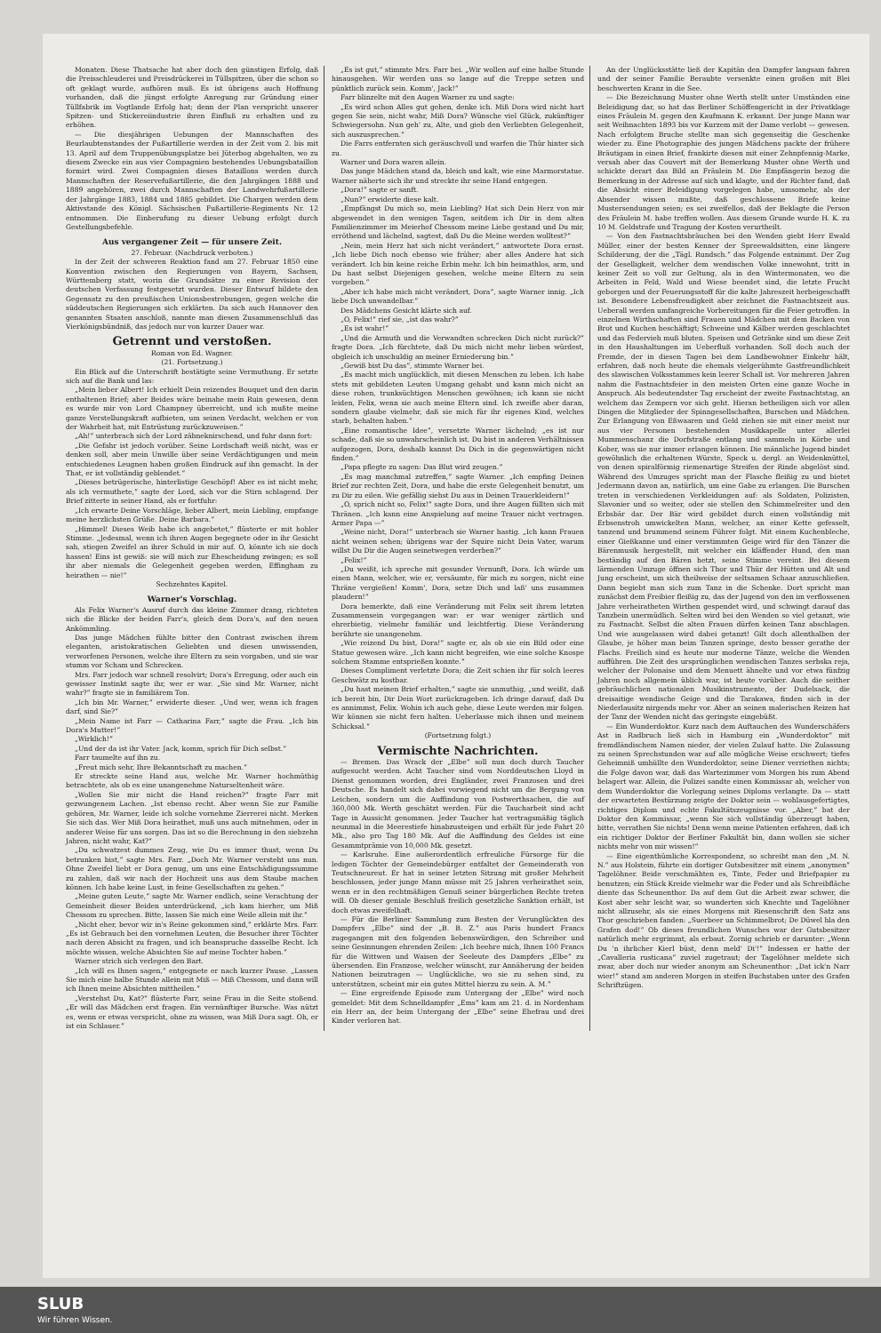Monaten. Diese Thatsache hat aber doch den günstigen Erfolg, daß die Preisschleuderei und Preisdrückerei in Tüllspitzen, über die schon so oft geklagt wurde, aufhören muß. Es ist übrigens auch Hoffnung vorhanden, daß die jüngst erfolgte Anregung zur Gründung einer Tüllfabrik im Vogtlande Erfolg hat; denn der Plan verspricht unserer Spitzen- und Stickereiindustrie ihren Einfluß zu erhalten und zu erhöhen.
— Die diesjährigen Uebungen der Mannschaften des Beurlaubtenstandes der Fußartillerie werden in der Zeit vom 2. bis mit 13. April auf dem Truppenübungsplatze bei Jüterbog abgehalten, wo zu diesem Zwecke ein aus vier Compagnien bestehendes Uebungsbataillon formirt wird. Zwei Compagnien dieses Bataillons werden durch Mannschaften der Reservefußartillerie, die den Jahrgängen 1888 und 1889 angehören, zwei durch Mannschaften der Landwehrfußartillerie der Jahrgänge 1883, 1884 und 1885 gebildet. Die Chargen werden dem Aktivstande des Königl. Sächsischen Fußartillerie-Regiments Nr. 12 entnommen. Die Einberufung zu dieser Uebung erfolgt durch Gestellungsbefehle.
Aus vergangener Zeit — für unsere Zeit.
27. Februar. (Nachdruck verboten.)
In der Zeit der schweren Reaktion fand am 27. Februar 1850 eine Konvention zwischen den Regierungen von Bayern, Sachsen, Württemberg statt, worin die Grundsätze zu einer Revision der deutschen Verfassung festgesetzt wurden. Dieser Entwurf bildete den Gegensatz zu den preußischen Unionsbestrebungen, gegen welche die süddeutschen Regierungen sich erklärten. Da sich auch Hannover den genannten Staaten anschloß, nannte man diesen Zusammenschluß das Vierkönigsbündniß, das jedoch nur von kurzer Dauer war.
Getrennt und verstoßen.
Roman von Ed. Wagner.
(21. Fortsetzung.)
Ein Blick auf die Unterschrift bestätigte seine Vermuthung. Er setzte sich auf die Bank und las:
„Mein lieber Albert! Ich erhielt Dein reizendes Bouquet und den darin enthaltenen Brief; aber Beides wäre beinahe mein Ruin gewesen, denn es wurde mir von Lord Champney überreicht, und ich mußte meine ganze Verstellungskraft aufbieten, um seinen Verdacht, welchen er von der Wahrheit hat, mit Entrüstung zurückzuweisen.“
„Ah!“ unterbrach sich der Lord zähneknirschend, und fuhr dann fort:
„Die Gefahr ist jedoch vorüber. Seine Lordschaft weiß nicht, was er denken soll, aber mein Unwille über seine Verdächtigungen und mein entschiedenes Leugnen haben großen Eindruck auf ihn gemacht. In der That, er ist vollständig geblendet.“
„Dieses betrügerische, hinterlistige Geschöpf! Aber es ist nicht mehr, als ich vermuthete,“ sagte der Lord, sich vor die Stirn schlagend. Der Brief zitterte in seiner Hand, als er fortfuhr:
„Ich erwarte Deine Vorschläge, lieber Albert, mein Liebling, empfange meine herzlichsten Grüße. Deine Barbara.“
„Himmel! Dieses Weib habe ich angebetet,“ flüsterte er mit hohler Stimme. „Jedesmal, wenn ich ihren Augen begegnete oder in ihr Gesicht sah, stiegen Zweifel an ihrer Schuld in mir auf. O, könnte ich sie doch hassen! Eins ist gewiß: sie will mich zur Ehescheidung zwingen; es soll ihr aber niemals die Gelegenheit gegeben werden, Effingham zu heirathen — nie!“
Sechzehntes Kapitel.
Warner's Vorschlag.
Als Felix Warner's Ausruf durch das kleine Zimmer drang, richteten sich die Blicke der beiden Farr's, gleich dem Dora's, auf den neuen Ankömmling.
Das junge Mädchen fühlte bitter den Contrast zwischen ihrem eleganten, aristokratischen Geliebten und diesen unwissenden, verworfenen Personen, welche ihre Eltern zu sein vorgaben, und sie war stumm vor Scham und Schrecken.
Mrs. Farr jedoch war schnell resolvirt; Dora's Erregung, oder auch ein gewisser Instinkt sagte ihr, wer er war. „Sie sind Mr. Warner, nicht wahr?“ fragte sie in familiärem Ton.
„Ich bin Mr. Warner,“ erwiderte dieser. „Und wer, wenn ich fragen darf, sind Sie?“
„Mein Name ist Farr — Catharina Farr,“ sagte die Frau. „Ich bin Dora's Mutter!“
„Wirklich!“
„Und der da ist ihr Vater. Jack, komm, sprich für Dich selbst.“
Farr taumelte auf ihn zu.
„Freut mich sehr, Ihre Bekanntschaft zu machen.“
Er streckte seine Hand aus, welche Mr. Warner hochmüthig betrachtete, als ob es eine unangenehme Naturseltenheit wäre.
„Wollen Sie mir nicht die Hand reichen?“ fragte Farr mit gezwungenem Lachen. „Ist ebenso recht. Aber wenn Sie zur Familie gehören, Mr. Warner, leide ich solche vornehme Zierrerei nicht. Merken Sie sich das. Wer Miß Dora heirathet, muß uns auch mitnehmen, oder in anderer Weise für uns sorgen. Das ist so die Berechnung in den siebzehn Jahren, nicht wahr, Kat?“
„Du schwatzest dummes Zeug, wie Du es immer thust, wenn Du betrunken bist,“ sagte Mrs. Farr. „Doch Mr. Warner versteht uns nun. Ohne Zweifel liebt er Dora genug, um uns eine Entschädigungssumme zu zahlen, daß wir nach der Hochzeit uns aus dem Staube machen können. Ich habe keine Lust, in feine Gesellschaften zu gehen.“
„Meine guten Leute,“ sagte Mr. Warner endlich, seine Verachtung der Gemeinheit dieser Beiden unterdrückend, „ich kam hierher, um Miß Chessom zu sprechen. Bitte, lassen Sie mich eine Weile allein mit ihr.“
„Nicht eher, bevor wir in's Reine gekommen sind,“ erklärte Mrs. Farr. „Es ist Gebrauch bei den vornehmen Leuten, die Besucher ihrer Töchter nach deren Absicht zu fragen, und ich beanspruche dasselbe Recht. Ich möchte wissen, welche Absichten Sie auf meine Tochter haben.“
Warner strich sich verlegen den Bart.
„Ich will es Ihnen sagen,“ entgegnete er nach kurzer Pause. „Lassen Sie mich eine halbe Stunde allein mit Miß — Miß Chessom, und dann will ich Ihnen meine Absichten mittheilen.“
„Verstehst Du, Kat?“ flüsterte Farr, seine Frau in die Seite stoßend. „Er will das Mädchen erst fragen. Ein vernünftiger Bursche. Was nützt es, wenn er etwas verspricht, ohne zu wissen, was Miß Dora sagt. Oh, er ist ein Schlauer.“
„Es ist gut,“ stimmte Mrs. Farr bei. „Wir wollen auf eine halbe Stunde hinausgehen. Wir werden uns so lange auf die Treppe setzen und pünktlich zurück sein. Komm', Jack!“
Farr blinzelte mit den Augen Warner zu und sagte:
„Es wird schon Alles gut gehen, denke ich. Miß Dora wird nicht hart gegen Sie sein, nicht wahr, Miß Dora? Wünsche viel Glück, zukünftiger Schwiegersohn. Nun geh' zu, Alte, und gieb den Verliebten Gelegenheit, sich auszusprechen.“
Die Farrs entfernten sich geräuschvoll und warfen die Thür hinter sich zu.
Warner und Dora waren allein.
Das junge Mädchen stand da, bleich und kalt, wie eine Marmorstatue. Warner näherte sich ihr und streckte ihr seine Hand entgegen.
„Dora!“ sagte er sanft.
„Nun?“ erwiderte diese kalt.
„Empfängst Du mich so, mein Liebling? Hat sich Dein Herz von mir abgewendet in den wenigen Tagen, seitdem ich Dir in dem alten Familienzimmer im Meierhof Chessom meine Liebe gestand und Du mir, erröthend und lächelnd, sagtest, daß Du die Meine werden wolltest?“
„Nein, mein Herz hat sich nicht verändert,“ antwortete Dora ernst. „Ich liebe Dich noch ebenso wie früher; aber alles Andere hat sich verändert. Ich bin keine reiche Erbin mehr. Ich bin heimathlos, arm, und Du hast selbst Diejenigen gesehen, welche meine Eltern zu sein vorgeben.“
„Aber ich habe mich nicht verändert, Dora“, sagte Warner innig. „Ich liebe Dich unwandelbar.“
Des Mädchens Gesicht klärte sich auf.
„O, Felix!“ rief sie, „ist das wahr?“
„Es ist wahr!“
„Und die Armuth und die Verwandten schrecken Dich nicht zurück?“ fragte Dora. „Ich fürchtete, daß Du mich nicht mehr lieben würdest, obgleich ich unschuldig an meiner Erniederung bin.“
„Gewiß bist Du das“, stimmte Warner bei.
„Es macht mich unglücklich, mit diesen Menschen zu leben. Ich habe stets mit gebildeten Leuten Umgang gehabt und kann mich nicht an diese rohen, trunksüchtigen Menschen gewöhnen; ich kann sie nicht leiden, Felix, wenn sie auch meine Eltern sind. Ich zweifle aber daran, sondern glaube vielmehr, daß sie mich für ihr eigenes Kind, welches starb, behalten haben.“
„Eine romantische Idee“, versetzte Warner lächelnd; „es ist nur schade, daß sie so unwahrscheinlich ist. Du bist in anderen Verhältnissen aufgezogen, Dora, deshalb kannst Du Dich in die gegenwärtigen nicht finden.“
„Papa pflegte zu sagen: Das Blut wird zeugen.“
„Es mag manchmal zutreffen,“ sagte Warner. „Ich empfing Deinen Brief zur rechten Zeit, Dora, und habe die erste Gelegenheit benutzt, um zu Dir zu eilen. Wie gefällig siehst Du aus in Deinen Trauerkleidern!“
„O, sprich nicht so, Felix!“ sagte Dora, und ihre Augen füllten sich mit Thränen. „Ich kann eine Anspielung auf meine Trauer nicht vertragen. Armer Papa —“
„Weine nicht, Dora!“ unterbrach sie Warner hastig. „Ich kann Frauen nicht weinen sehen; übrigens war der Squire nicht Dein Vater, warum willst Du Dir die Augen seinetwegen verderben?“
„Felix!“
„Du weißt, ich spreche mit gesunder Vernunft, Dora. Ich würde um einen Mann, welcher, wie er, versäumte, für mich zu sorgen, nicht eine Thräne vergießen! Komm', Dora, setze Dich und laß' uns zusammen plaudern!“
Dora bemerkte, daß eine Veränderung mit Felix seit ihrem letzten Zusammensein vorgegangen war: er war weniger zärtlich und ehrerbietig, vielmehr familiär und leichtfertig. Diese Veränderung berührte sie unangenehm.
„Wie reizend Du bist, Dora!“ sagte er, als ob sie ein Bild oder eine Statue gewesen wäre. „Ich kann nicht begreifen, wie eine solche Knospe solchem Stamme entsprießen konnte.“
Dieses Compliment verletzte Dora; die Zeit schien ihr für solch leeres Geschwätz zu kostbar.
„Du hast meinen Brief erhalten,“ sagte sie unmuthig, „und weißt, daß ich bereit bin, Dir Dein Wort zurückzugeben. Ich dringe darauf, daß Du es annimmst, Felix. Wohin ich auch gehe, diese Leute werden mir folgen. Wir können sie nicht fern halten. Ueberlasse mich ihnen und meinem Schicksal.“
(Fortsetzung folgt.)
Vermischte Nachrichten.
— Bremen. Das Wrack der „Elbe“ soll nun doch durch Taucher aufgesucht werden. Acht Taucher sind vom Norddeutschen Lloyd in Dienst genommen worden, drei Engländer, zwei Franzosen und drei Deutsche. Es handelt sich dabei vorwiegend nicht um die Bergung von Leichen, sondern um die Auffindung von Postwerthsachen, die auf 360,000 Mk. Werth geschätzt werden. Für die Taucharbeit sind acht Tage in Aussicht genommen. Jeder Taucher hat vertragsmäßig täglich neunmal in die Meerestiefe hinabzusteigen und erhält für jede Fahrt 20 Mk., also pro Tag 180 Mk. Auf die Auffindung des Geldes ist eine Gesammtprämie von 10,000 Mk. gesetzt.
— Karlsruhe. Eine außerordentlich erfreuliche Fürsorge für die ledigen Töchter der Gemeindebürger entfaltet der Gemeinderath von Teutschneureut. Er hat in seiner letzten Sitzung mit großer Mehrheit beschlossen, jeder junge Mann müsse mit 25 Jahren verheirathet sein, wenn er in den rechtmäßigen Genuß seiner bürgerlichen Rechte treten will. Ob dieser geniale Beschluß freilich gesetzliche Sanktion erhält, ist doch etwas zweifelhaft.
— Für die Berliner Sammlung zum Besten der Verunglückten des Dampfers „Elbe“ sind der „B. B. Z.“ aus Paris hundert Francs zugegangen mit den folgenden liebenswürdigen, den Schreiber und seine Gesinnungen ehrenden Zeilen: „Ich beehre mich, Ihnen 100 Francs für die Wittwen und Waisen der Seeleute des Dampfers „Elbe“ zu übersenden. Ein Franzose, welcher wünscht, zur Annäherung der beiden Nationen beizutragen — Unglückliche, wo sie zu sehen sind, zu unterstützen, scheint mir ein gutes Mittel hierzu zu sein. A. M.“
— Eine ergreifende Episode zum Untergang der „Elbe“ wird noch gemeldet: Mit dem Schnelldampfer „Ems“ kam am 21. d. in Nordenham ein Herr an, der beim Untergang der „Elbe“ seine Ehefrau und drei Kinder verloren hat.
An der Unglücksstätte ließ der Kapitän den Dampfer langsam fahren und der seiner Familie Beraubte versenkte einen großen mit Blei beschwerten Kranz in die See.
— Die Bezeichnung Muster ohne Werth stellt unter Umständen eine Beleidigung dar, so hat das Berliner Schöffengericht in der Privatklage eines Fräulein M. gegen den Kaufmann K. erkannt. Der junge Mann war seit Weihnachten 1893 bis vor Kurzem mit der Dame verlobt — gewesen. Nach erfolgtem Bruche stellte man sich gegenseitig die Geschenke wieder zu. Eine Photographie des jungen Mädchens packte der frühere Bräutigam in einen Brief, frankirte diesen mit einer Zehnpfennig-Marke, versah aber das Couvert mit der Bemerkung Muster ohne Werth und schickte derart das Bild an Fräulein M. Die Empfängerin bezog die Bemerkung in der Adresse auf sich und klagte, und der Richter fand, daß die Absicht einer Beleidigung vorgelegen habe, umsomehr, als der Absender wissen mußte, daß geschlossene Briefe keine Mustersendungen seien; es sei zweifellos, daß der Beklagte die Person des Fräulein M. habe treffen wollen. Aus diesem Grunde wurde H. K. zu 10 M. Geldstrafe und Tragung der Kosten verurtheilt.
— Von den Fastnachtsbräuchen bei den Wenden giebt Herr Ewald Müller, einer der besten Kenner der Spreewaldsitten, eine längere Schilderung, der die „Tägl. Rundsch.“ das Folgende entnimmt. Der Zug der Geselligkeit, welcher dem wendischen Volke innewohnt, tritt in keiner Zeit so voll zur Geltung, als in den Wintermonaten, wo die Arbeiten in Feld, Wald und Wiese beendet sind, die letzte Frucht geborgen und der Feuerungsstoff für die kalte Jahreszeit herbeigeschafft ist. Besondere Lebensfreudigkeit aber zeichnet die Fastnachtszeit aus. Ueberall werden umfangreiche Vorbereitungen für die Feier getroffen. In einzelnen Wirthschaften sind Frauen und Mädchen mit dem Backen von Brot und Kuchen beschäftigt; Schweine und Kälber werden geschlachtet und das Federvieh muß bluten. Speisen und Getränke sind um diese Zeit in den Haushaltungen im Ueberfluß vorhanden. Soll doch auch der Fremde, der in diesen Tagen bei dem Landbewohner Einkehr hält, erfahren, daß noch heute die ehemals vielgerühmte Gastfreundlichkeit des slawischen Volksstammes kein leerer Schall ist. Vor mehreren Jahren nahm die Fastnachtsfeier in den meisten Orten eine ganze Woche in Anspruch. Als bedeutendster Tag erscheint der zweite Fastnachtstag, an welchem das Zempern vor sich geht. Hieran betheiligen sich vor allen Dingen die Mitglieder der Spinngesellschaften, Burschen und Mädchen. Zur Erlangung von Eßwaaren und Geld ziehen sie mit einer meist nur aus vier Personen bestehenden Musikkapelle unter allerlei Mummenschanz die Dorfstraße entlang und sammeln in Körbe und Kober, was sie nur immer erlangen können. Die männliche Jugend bindet gewöhnlich die erhaltenen Würste, Speck u. dergl. an Weidenknüttel, von denen spiralförmig riemenartige Streifen der Rinde abgelöst sind. Während des Umzuges spricht man der Flasche fleißig zu und bietet Jedermann davon an, natürlich, um eine Gabe zu erlangen. Die Burschen treten in verschiedenen Verkleidungen auf: als Soldaten, Polizisten, Slavonier und so weiter, oder sie stellen den Schimmelreiter und den Erbsbär dar. Der Bär wird gebildet durch einen vollständig mit Erbsenstroh umwickelten Mann, welcher, an einer Kette gefesselt, tanzend und brummend seinem Führer folgt. Mit einem Kuchenbleche, einer Gießkanne und einer verstimmten Geige wird für den Tänzer die Bärenmusik hergestellt, mit welcher ein kläffender Hund, den man beständig auf den Bären hetzt, seine Stimme vereint. Bei diesem lärmenden Umzuge öffnen sich Thor und Thür der Hütten und Alt und Jung erscheint, um sich theilweise der seltsamen Schaar anzuschließen. Dann begiebt man sich zum Tanz in die Schenke. Dort spricht man zunächst dem Freibier fleißig zu, das der Jugend von den im verflossenen Jahre verheiratheten Wirthen gespendet wird, und schwingt darauf das Tanzbein unermüdlich. Selten wird bei den Wenden so viel getanzt, wie zu Fastnacht. Selbst die alten Frauen dürfen keinen Tanz abschlagen. Und wie ausgelassen wird dabei getanzt! Gilt doch allenthalben der Glaube, je höher man beim Tanzen springe, desto besser gerathe der Flachs. Freilich sind es heute nur moderne Tänze, welche die Wenden aufführen. Die Zeit des ursprünglichen wendischen Tanzes serbska reja, welcher der Polonaise und dem Menuett ähnelte und vor etwa fünfzig Jahren noch allgemein üblich war, ist heute vorüber. Auch die seither gebräuchlichen nationalen Musikinstrumente, der Dudelsack, die dreisaitige wendische Geige und die Tarakawa, finden sich in der Niederlausitz nirgends mehr vor. Aber an seinen malerischen Reizen hat der Tanz der Wenden nicht das geringste eingebüßt.
— Ein Wunderdoktor. Kurz nach dem Auftauchen des Wunderschäfers Ast in Radbruch ließ sich in Hamburg ein „Wunderdoktor“ mit fremdländischem Namen nieder, der vielen Zulauf hatte. Die Zulassung zu seinen Sprechstunden war auf alle mögliche Weise erschwert; tiefes Geheimniß umhüllte den Wunderdoktor, seine Diener verriethen nichts; die Folge davon war, daß das Wartezimmer vom Morgen bis zum Abend belagert war. Allein, die Polizei sandte einen Kommissar ab, welcher von dem Wunderdoktor die Vorlegung seines Diploms verlangte. Da — statt der erwarteten Bestürzung zeigte der Doktor sein — wohlausgefertigtes, richtiges Diplom und echte Fakultätszeugnisse vor. „Aber,“ bat der Doktor den Kommissar, „wenn Sie sich vollständig überzeugt haben, bitte, verrathen Sie nichts! Denn wenn meine Patienten erfahren, daß ich ein richtiger Doktor der Berliner Fakultät bin, dann wollen sie sicher nichts mehr von mir wissen!“
— Eine eigenthümliche Korrespondenz, so schreibt man den „M. N. N.“ aus Holstein, führte ein dortiger Gutsbesitzer mit einem „anonymen“ Tagelöhner. Beide verschmähten es, Tinte, Feder und Briefpapier zu benutzen; ein Stück Kreide vielmehr war die Feder und als Schreibfläche diente das Scheunenthor. Da auf dem Gut die Arbeit zwar schwer, die Kost aber sehr leicht war, so wunderten sich Knechte und Tagelöhner nicht allzusehr, als sie eines Morgens mit Riesenschrift den Satz ans Thor geschrieben fanden: „Suerbeer un Schimmelbrot; De Düwel hla den Grafen dod!“ Ob dieses freundlichen Wunsches war der Gutsbesitzer natürlich mehr ergrimmt, als erbaut. Zornig schrieb er darunter: „Wenn Du 'n ihrlicher Kierl büst, denn meld' Di'!“ Indessen er hatte der „Cavalleria rusticana“ zuviel zugetraut; der Tagelöhner meldete sich zwar, aber doch nur wieder anonym am Scheunenthor: „Dat ick'n Narr wier!“ stand am anderen Morgen in steifen Buchstaben unter des Grafen Schriftzügen.
SLUB
Wir führen Wissen.